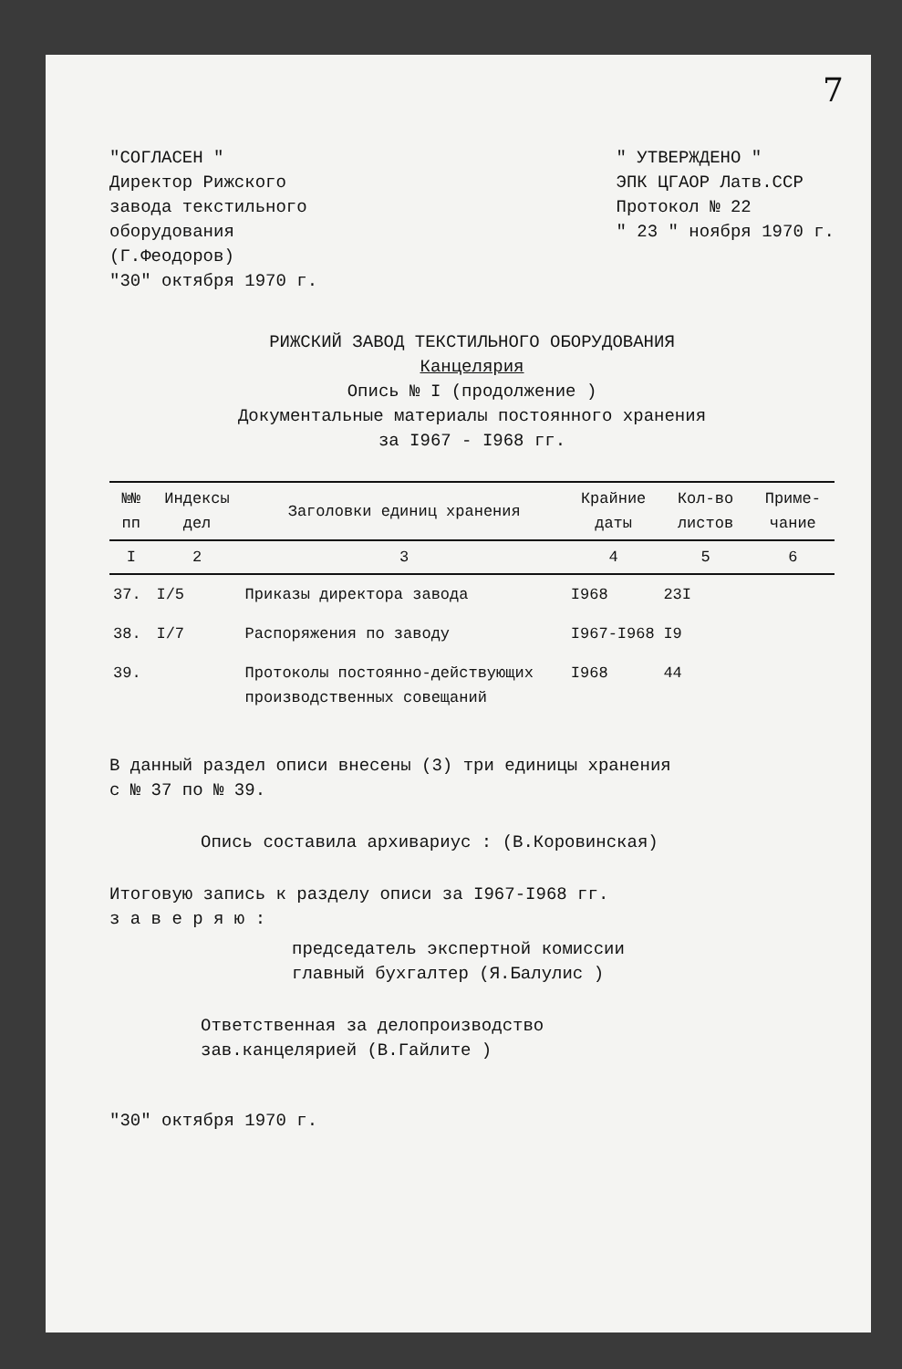7
"СОГЛАСЕН "
Директор Рижского
завода текстильного
оборудования
(Г.Феодоров)
"30" октября 1970 г.
" УТВЕРЖДЕНО "
ЭПК ЦГАОР Латв.ССР
Протокол № 22
" 23 " ноября 1970 г.
РИЖСКИЙ ЗАВОД ТЕКСТИЛЬНОГО ОБОРУДОВАНИЯ
Канцелярия
Опись № I (продолжение )
Документальные материалы постоянного хранения
за I967 - I968 гг.
| №№ пп | Индексы дел | Заголовки единиц хранения | Крайние даты | Кол-во листов | Приме-чание |
| --- | --- | --- | --- | --- | --- |
| I | 2 | 3 | 4 | 5 | 6 |
| 37. | I/5 | Приказы директора завода | I968 | 23I | |
| 38. | I/7 | Распоряжения по заводу | I967-I968 | I9 | |
| 39. | | Протоколы постоянно-действующих производственных совещаний | I968 | 44 | |
В данный раздел описи внесены (3) три единицы хранения
с № 37 по № 39.
Опись составила архивариус : (В.Коровинская)
Итоговую запись к разделу описи за I967-I968 гг.
з а в е р я ю :
председатель экспертной комиссии
главный бухгалтер (Я.Балулис )
Ответственная за делопроизводство
зав.канцелярией (В.Гайлите )
"30" октября 1970 г.